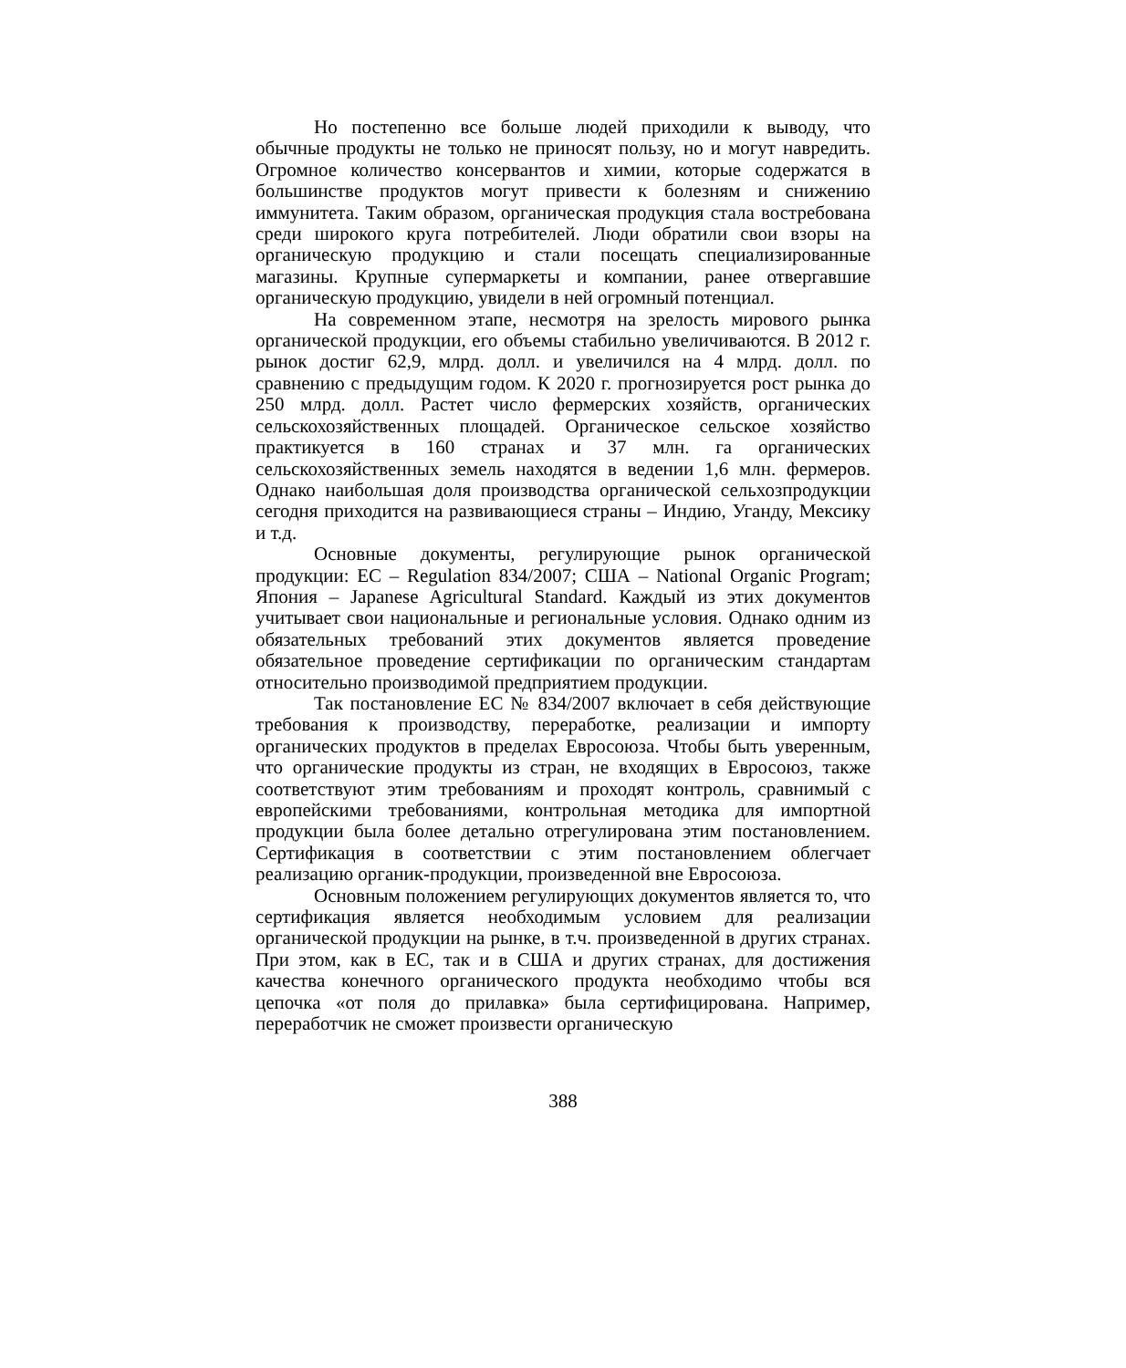Но постепенно все больше людей приходили к выводу, что обычные продукты не только не приносят пользу, но и могут навредить. Огромное количество консервантов и химии, которые содержатся в большинстве продуктов могут привести к болезням и снижению иммунитета. Таким образом, органическая продукция стала востребована среди широкого круга потребителей. Люди обратили свои взоры на органическую продукцию и стали посещать специализированные магазины. Крупные супермаркеты и компании, ранее отвергавшие органическую продукцию, увидели в ней огромный потенциал.
На современном этапе, несмотря на зрелость мирового рынка органической продукции, его объемы стабильно увеличиваются. В 2012 г. рынок достиг 62,9, млрд. долл. и увеличился на 4 млрд. долл. по сравнению с предыдущим годом. К 2020 г. прогнозируется рост рынка до 250 млрд. долл. Растет число фермерских хозяйств, органических сельскохозяйственных площадей. Органическое сельское хозяйство практикуется в 160 странах и 37 млн. га органических сельскохозяйственных земель находятся в ведении 1,6 млн. фермеров. Однако наибольшая доля производства органической сельхозпродукции сегодня приходится на развивающиеся страны – Индию, Уганду, Мексику и т.д.
Основные документы, регулирующие рынок органической продукции: ЕС – Regulation 834/2007; США – National Organic Program; Япония – Japanese Agricultural Standard. Каждый из этих документов учитывает свои национальные и региональные условия. Однако одним из обязательных требований этих документов является проведение обязательное проведение сертификации по органическим стандартам относительно производимой предприятием продукции.
Так постановление ЕС № 834/2007 включает в себя действующие требования к производству, переработке, реализации и импорту органических продуктов в пределах Евросоюза. Чтобы быть уверенным, что органические продукты из стран, не входящих в Евросоюз, также соответствуют этим требованиям и проходят контроль, сравнимый с европейскими требованиями, контрольная методика для импортной продукции была более детально отрегулирована этим постановлением. Сертификация в соответствии с этим постановлением облегчает реализацию органик-продукции, произведенной вне Евросоюза.
Основным положением регулирующих документов является то, что сертификация является необходимым условием для реализации органической продукции на рынке, в т.ч. произведенной в других странах. При этом, как в ЕС, так и в США и других странах, для достижения качества конечного органического продукта необходимо чтобы вся цепочка «от поля до прилавка» была сертифицирована. Например, переработчик не сможет произвести органическую
388